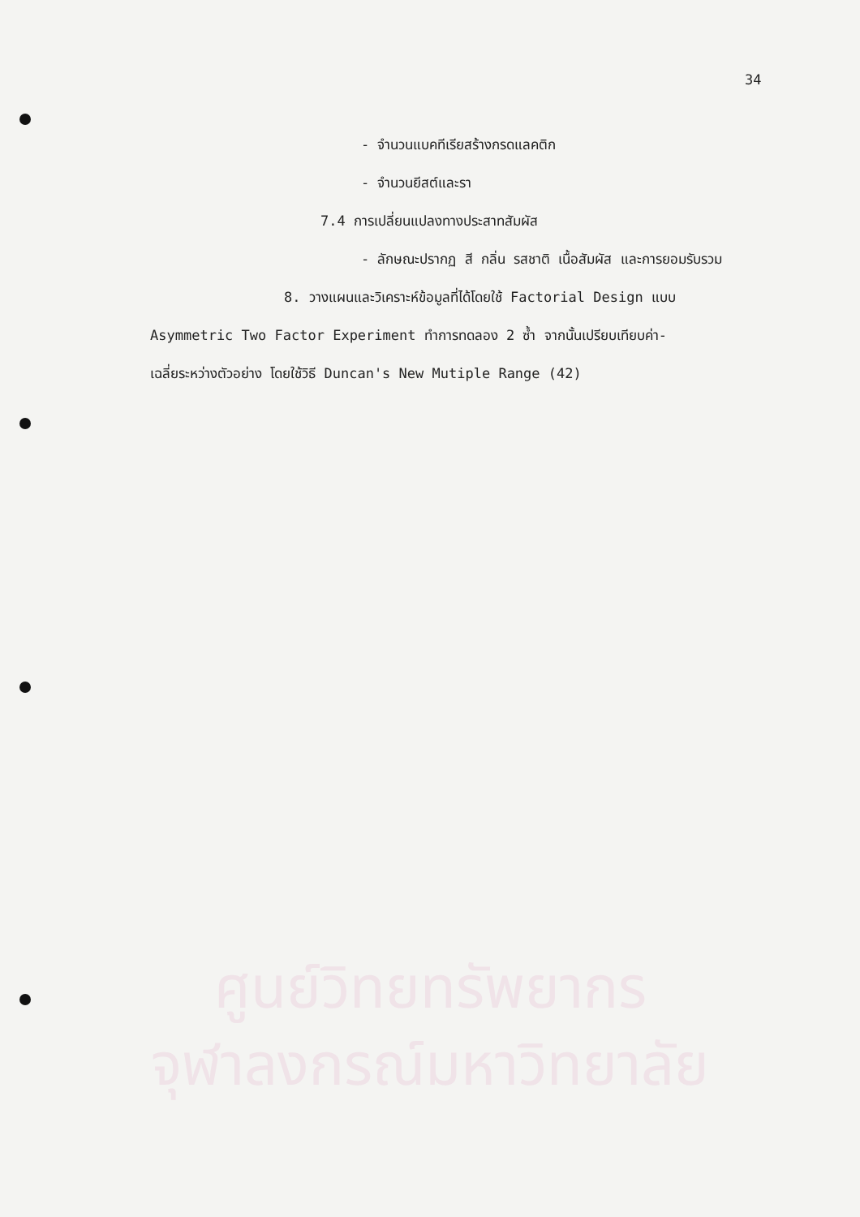34
- จำนวนแบคทีเรียสร้างกรดแลคติก
- จำนวนยีสต์และรา
7.4 การเปลี่ยนแปลงทางประสาทสัมผัส
- ลักษณะปรากฏ สี กลิ่น รสชาติ เนื้อสัมผัส และการยอมรับรวม
8. วางแผนและวิเคราะห์ข้อมูลที่ได้โดยใช้ Factorial Design แบบ
Asymmetric Two Factor Experiment ทำการทดลอง 2 ซ้ำ จากนั้นเปรียบเทียบค่า-
เฉลี่ยระหว่างตัวอย่าง โดยใช้วิธี Duncan's New Mutiple Range (42)
ศูนย์วิทยทรัพยากร
จุฬาลงกรณ์มหาวิทยาลัย